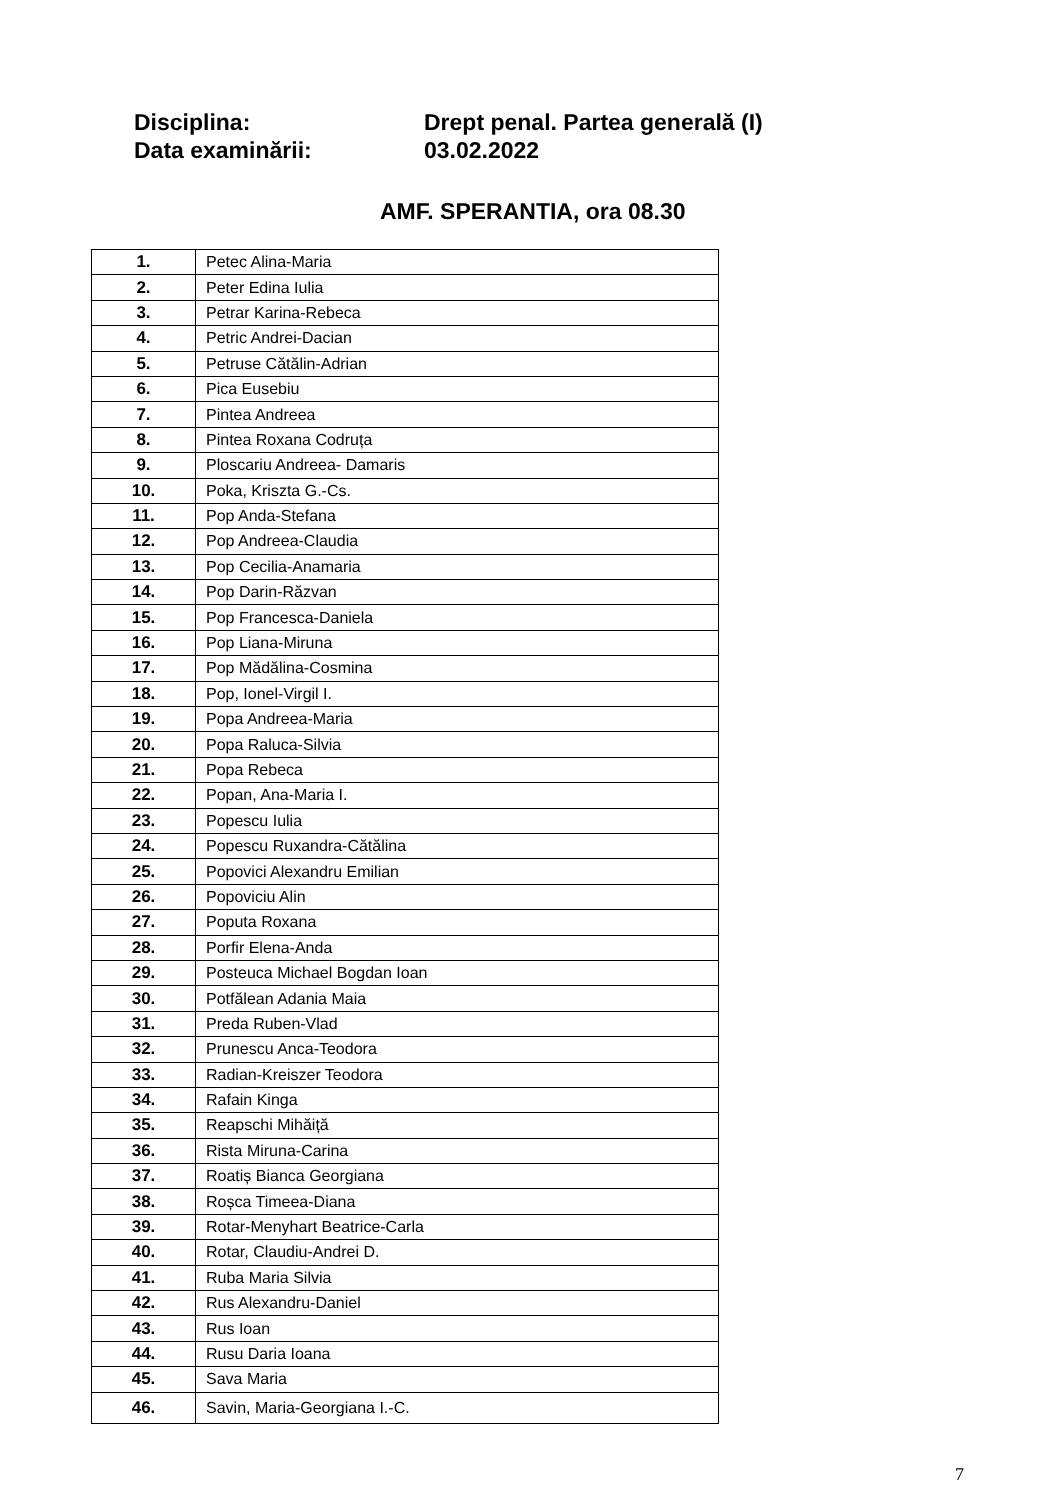Disciplina: Drept penal. Partea generală (I)
Data examinării: 03.02.2022
AMF. SPERANTIA, ora 08.30
| 1. | Petec Alina-Maria |
| 2. | Peter Edina Iulia |
| 3. | Petrar Karina-Rebeca |
| 4. | Petric Andrei-Dacian |
| 5. | Petruse Cătălin-Adrian |
| 6. | Pica Eusebiu |
| 7. | Pintea Andreea |
| 8. | Pintea Roxana Codruța |
| 9. | Ploscariu Andreea- Damaris |
| 10. | Poka, Kriszta G.-Cs. |
| 11. | Pop Anda-Stefana |
| 12. | Pop Andreea-Claudia |
| 13. | Pop Cecilia-Anamaria |
| 14. | Pop Darin-Răzvan |
| 15. | Pop Francesca-Daniela |
| 16. | Pop Liana-Miruna |
| 17. | Pop Mădălina-Cosmina |
| 18. | Pop, Ionel-Virgil I. |
| 19. | Popa Andreea-Maria |
| 20. | Popa Raluca-Silvia |
| 21. | Popa Rebeca |
| 22. | Popan, Ana-Maria I. |
| 23. | Popescu Iulia |
| 24. | Popescu Ruxandra-Cătălina |
| 25. | Popovici Alexandru Emilian |
| 26. | Popoviciu Alin |
| 27. | Poputa Roxana |
| 28. | Porfir Elena-Anda |
| 29. | Posteuca Michael Bogdan Ioan |
| 30. | Potfălean Adania Maia |
| 31. | Preda Ruben-Vlad |
| 32. | Prunescu Anca-Teodora |
| 33. | Radian-Kreiszer Teodora |
| 34. | Rafain Kinga |
| 35. | Reapschi Mihăiță |
| 36. | Rista Miruna-Carina |
| 37. | Roatiș Bianca Georgiana |
| 38. | Roșca Timeea-Diana |
| 39. | Rotar-Menyhart Beatrice-Carla |
| 40. | Rotar, Claudiu-Andrei D. |
| 41. | Ruba Maria Silvia |
| 42. | Rus Alexandru-Daniel |
| 43. | Rus Ioan |
| 44. | Rusu Daria Ioana |
| 45. | Sava Maria |
| 46. | Savin, Maria-Georgiana I.-C. |
7